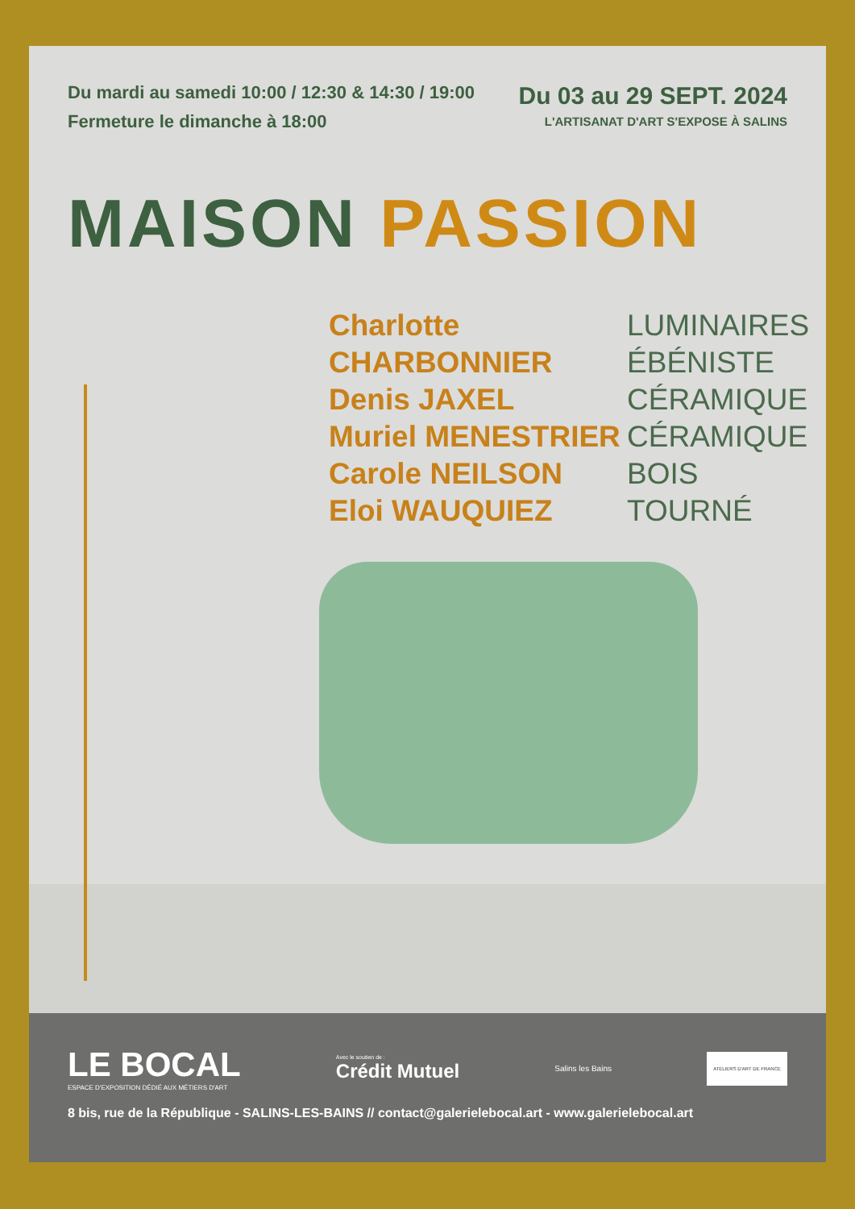Du mardi au samedi 10:00 / 12:30 & 14:30 / 19:00
Fermeture le dimanche à 18:00
Du 03 au 29 SEPT. 2024
L'ARTISANAT D'ART S'EXPOSE À SALINS
MAISON PASSION
Charlotte CHARBONNIER
Denis JAXEL
Muriel MENESTRIER
Carole NEILSON
Eloi WAUQUIEZ
LUMINAIRES
ÉBÉNISTE
CÉRAMIQUE
CÉRAMIQUE
BOIS TOURNÉ
LE BOCAL
ESPACE D'EXPOSITION DÉDIÉ AUX MÉTIERS D'ART
Avec le soutien de :
Crédit Mutuel
Salins les Bains
ATELIERS D'ART DE FRANCE
8 bis, rue de la République - SALINS-LES-BAINS // contact@galerielebocal.art - www.galerielebocal.art